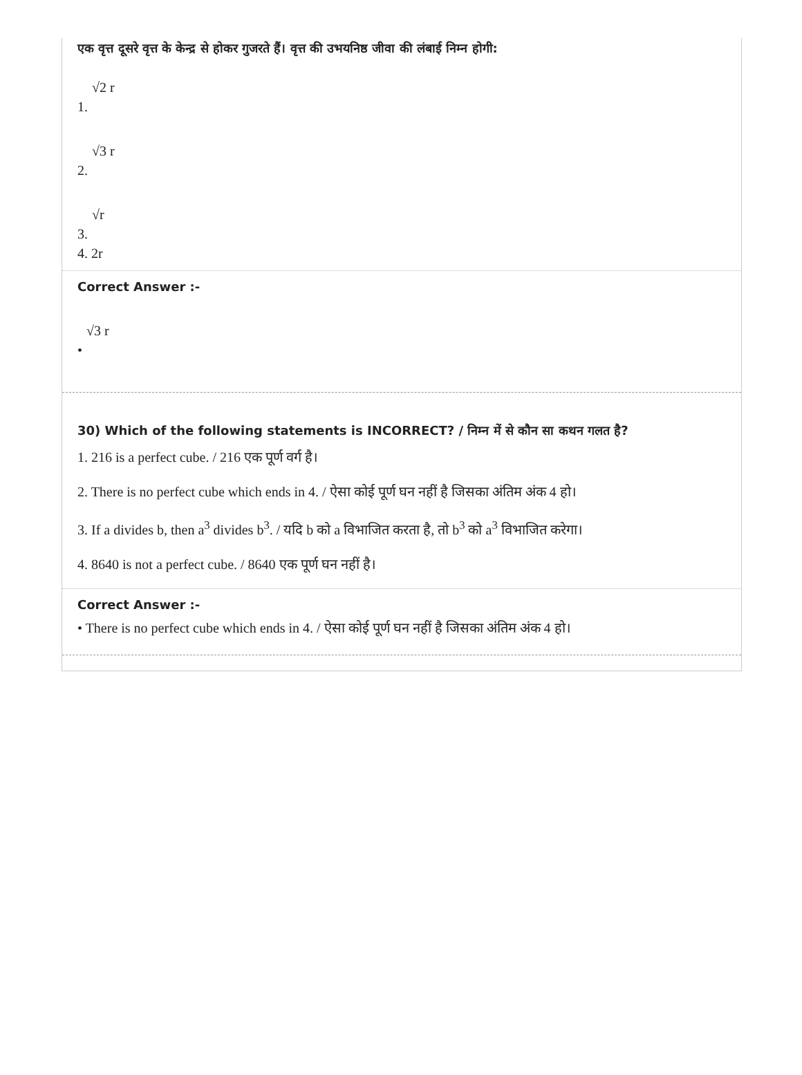एक वृत्त दूसरे वृत्त के केन्द्र से होकर गुजरते हैं। वृत्त की उभयनिष्ठ जीवा की लंबाई निम्न होगी:
1. √2 r
2. √3 r
3. √r
4. 2r
Correct Answer :-
• √3 r
30) Which of the following statements is INCORRECT? / निम्न में से कौन सा कथन गलत है?
1. 216 is a perfect cube. / 216 एक पूर्ण वर्ग है।
2. There is no perfect cube which ends in 4. / ऐसा कोई पूर्ण घन नहीं है जिसका अंतिम अंक 4 हो।
3. If a divides b, then a<sup>3</sup> divides b<sup>3</sup>. / यदि b को a विभाजित करता है, तो b<sup>3</sup> को a<sup>3</sup> विभाजित करेगा।
4. 8640 is not a perfect cube. / 8640 एक पूर्ण घन नहीं है।
Correct Answer :-
• There is no perfect cube which ends in 4. / ऐसा कोई पूर्ण घन नहीं है जिसका अंतिम अंक 4 हो।